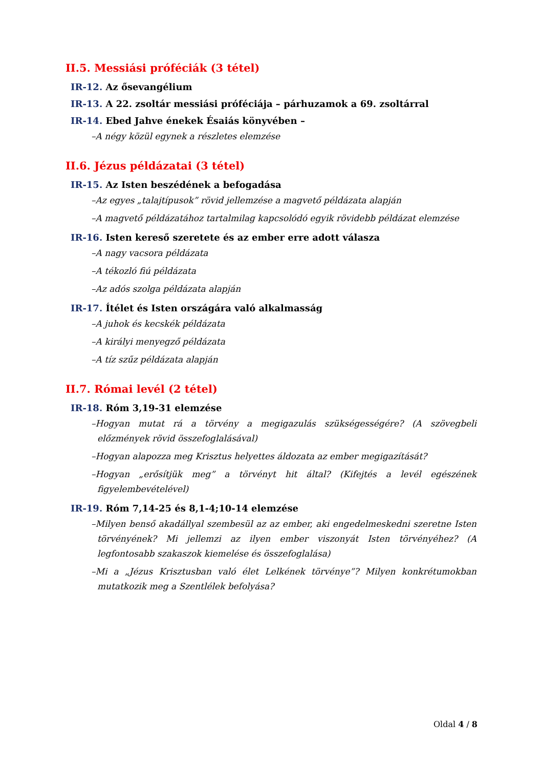II.5. Messiási próféciák (3 tétel)
IR-12. Az ősevangélium
IR-13. A 22. zsoltár messiási próféciája – párhuzamok a 69. zsoltárral
IR-14. Ebed Jahve énekek Ésaiás könyvében –
–A négy közül egynek a részletes elemzése
II.6. Jézus példázatai (3 tétel)
IR-15. Az Isten beszédének a befogadása
–Az egyes „talajtípusok” rövid jellemzése a magvető példázata alapján
–A magvető példázatához tartalmilag kapcsolódó egyik rövidebb példázat elemzése
IR-16. Isten kereső szeretete és az ember erre adott válasza
–A nagy vacsora példázata
–A tékozló fiú példázata
–Az adós szolga példázata alapján
IR-17. Ítélet és Isten országára való alkalmasság
–A juhok és kecskék példázata
–A királyi menyegző példázata
–A tíz szűz példázata alapján
II.7. Római levél (2 tétel)
IR-18. Róm 3,19-31 elemzése
–Hogyan mutat rá a törvény a megigazulás szükségességére? (A szövegbeli előzmények rövid összefoglalásával)
–Hogyan alapozza meg Krisztus helyettes áldozata az ember megigazítását?
–Hogyan „erősítjük meg” a törvényt hit által? (Kifejtés a levél egészének figyelembevételével)
IR-19. Róm 7,14-25 és 8,1-4;10-14 elemzése
–Milyen benső akadállyal szembesül az az ember, aki engedelmeskedni szeretne Isten törvényének? Mi jellemzi az ilyen ember viszonyát Isten törvényéhez? (A legfontosabb szakaszok kiemelése és összefoglalása)
–Mi a „Jézus Krisztusban való élet Lelkének törvénye”? Milyen konkrétumokban mutatkozik meg a Szentlélek befolyása?
Oldal 4 / 8